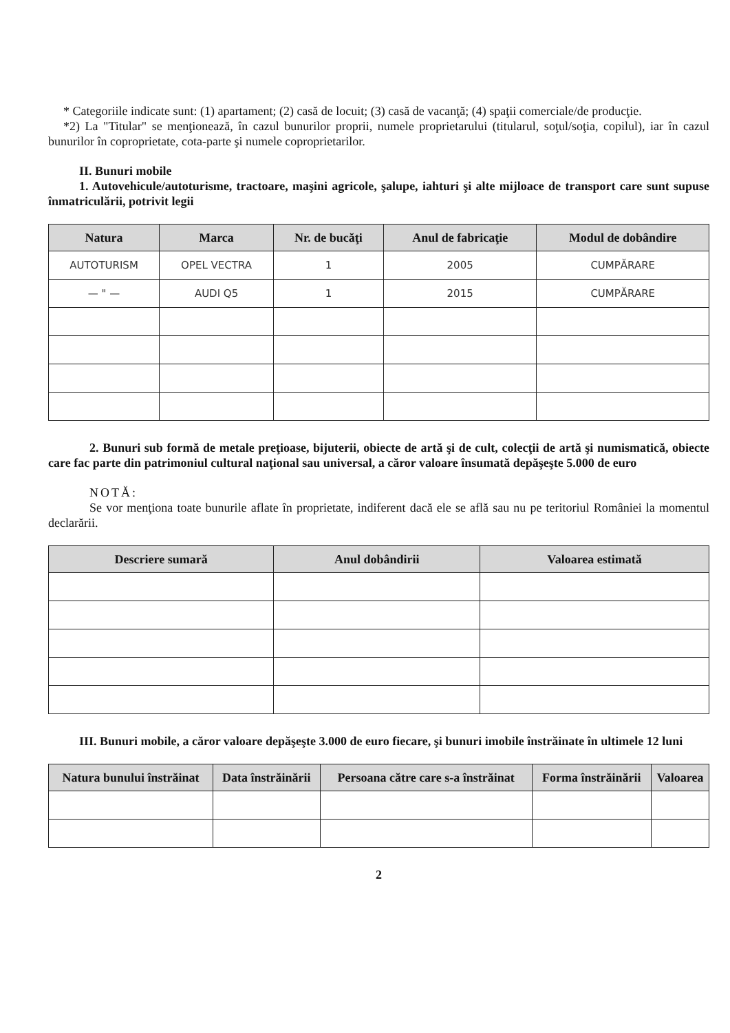* Categoriile indicate sunt: (1) apartament; (2) casă de locuit; (3) casă de vacanţă; (4) spaţii comerciale/de producţie.
*2) La "Titular" se menţionează, în cazul bunurilor proprii, numele proprietarului (titularul, soţul/soţia, copilul), iar în cazul bunurilor în coproprietate, cota-parte şi numele coproprietarilor.
II. Bunuri mobile
1. Autovehicule/autoturisme, tractoare, maşini agricole, şalupe, iahturi şi alte mijloace de transport care sunt supuse înmatriculării, potrivit legii
| Natura | Marca | Nr. de bucăţi | Anul de fabricaţie | Modul de dobândire |
| --- | --- | --- | --- | --- |
| AUTOTURISM | OPEL VECTRA | 1 | 2005 | CUMPĂRARE |
| — " — | AUDI Q5 | 1 | 2015 | CUMPĂRARE |
2. Bunuri sub formă de metale preţioase, bijuterii, obiecte de artă şi de cult, colecţii de artă şi numismatică, obiecte care fac parte din patrimoniul cultural naţional sau universal, a căror valoare însumată depăşeşte 5.000 de euro
NOTĂ:
Se vor menţiona toate bunurile aflate în proprietate, indiferent dacă ele se află sau nu pe teritoriul României la momentul declarării.
| Descriere sumară | Anul dobândirii | Valoarea estimată |
| --- | --- | --- |
III. Bunuri mobile, a căror valoare depăşeşte 3.000 de euro fiecare, şi bunuri imobile înstrăinate în ultimele 12 luni
| Natura bunului înstrăinat | Data înstrăinării | Persoana către care s-a înstrăinat | Forma înstrăinării | Valoarea |
| --- | --- | --- | --- | --- |
2